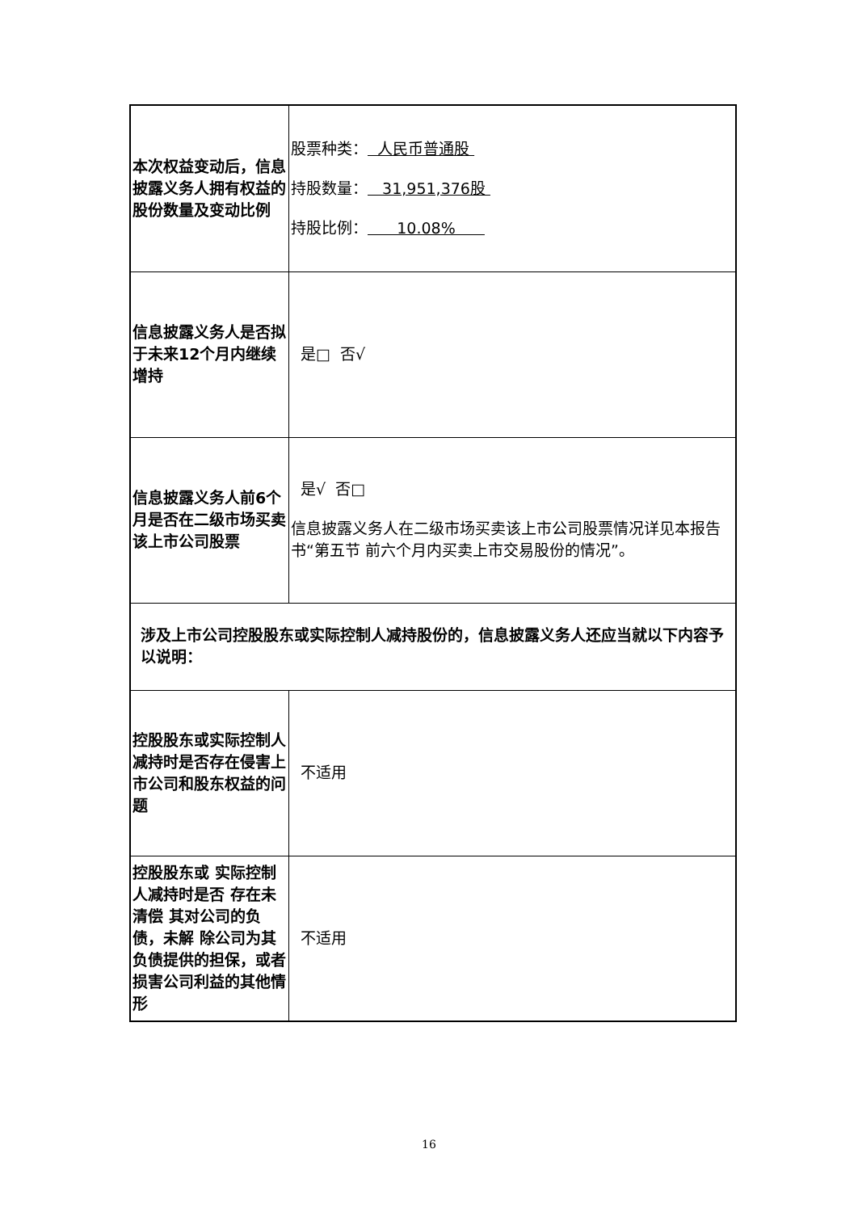| 本次权益变动后，信息披露义务人拥有权益的股份数量及变动比例 | 股票种类： 人民币普通股 持股数量： 31,951,376股 持股比例： 10.08% |
| 信息披露义务人是否拟于未来12个月内继续增持 | 是□ 否√ |
| 信息披露义务人前6个月是否在二级市场买卖该上市公司股票 | 是√ 否□ 信息披露义务人在二级市场买卖该上市公司股票情况详见本报告书“第五节 前六个月内买卖上市交易股份的情况”。 |
| 涉及上市公司控股股东或实际控制人减持股份的，信息披露义务人还应当就以下内容予以说明： | |
| 控股股东或实际控制人减持时是否存在侵害上 市公司和股东权益的问题 | 不适用 |
| 控股股东或 实际控制人减持时是否 存在未清偿 其对公司的负债，未解 除公司为其 负债提供的担保，或者 损害公司利益的其他情 形 | 不适用 |
16